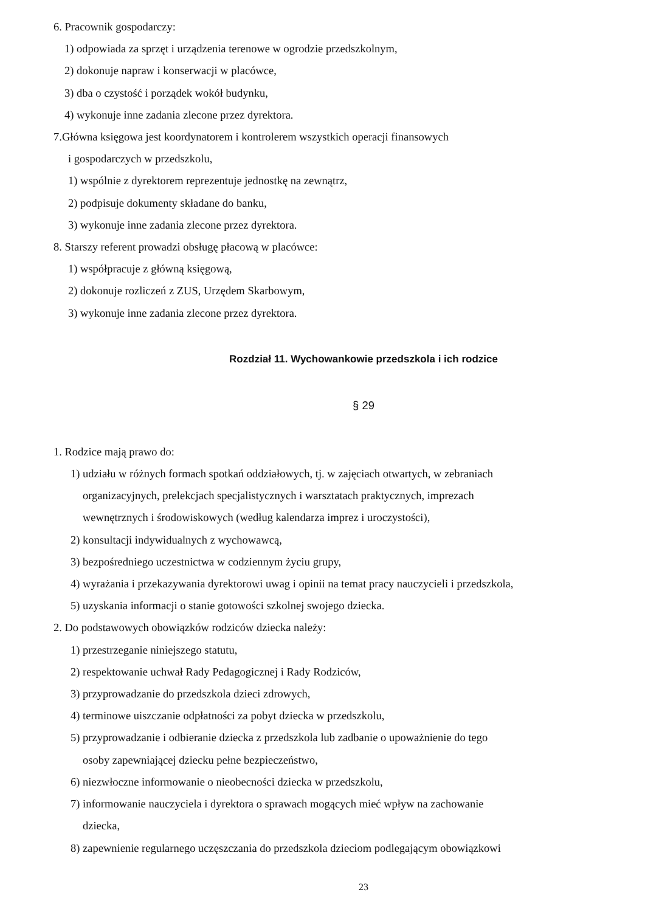6. Pracownik gospodarczy:
1) odpowiada za sprzęt i urządzenia terenowe w ogrodzie przedszkolnym,
2) dokonuje napraw i konserwacji w placówce,
3) dba o czystość i porządek wokół budynku,
4) wykonuje inne zadania zlecone przez dyrektora.
7.Główna księgowa jest koordynatorem i kontrolerem wszystkich operacji finansowych
i gospodarczych w przedszkolu,
1) wspólnie z dyrektorem reprezentuje jednostkę na zewnątrz,
2) podpisuje dokumenty składane do banku,
3) wykonuje inne zadania zlecone przez dyrektora.
8. Starszy referent prowadzi obsługę płacową w placówce:
1) współpracuje z główną księgową,
2) dokonuje rozliczeń z ZUS, Urzędem Skarbowym,
3) wykonuje inne zadania zlecone przez dyrektora.
Rozdział 11. Wychowankowie przedszkola i ich rodzice
§ 29
1. Rodzice mają prawo do:
1) udziału w różnych formach spotkań oddziałowych, tj. w zajęciach otwartych, w zebraniach
organizacyjnych, prelekcjach specjalistycznych i warsztatach praktycznych, imprezach
wewnętrznych i środowiskowych (według kalendarza imprez i uroczystości),
2) konsultacji indywidualnych z wychowawcą,
3) bezpośredniego uczestnictwa w codziennym życiu grupy,
4) wyrażania i przekazywania dyrektorowi uwag i opinii na temat pracy nauczycieli i przedszkola,
5) uzyskania informacji o stanie gotowości szkolnej swojego dziecka.
2. Do podstawowych obowiązków rodziców dziecka należy:
1) przestrzeganie niniejszego statutu,
2) respektowanie uchwał Rady Pedagogicznej i Rady Rodziców,
3) przyprowadzanie do przedszkola dzieci zdrowych,
4) terminowe uiszczanie odpłatności za pobyt dziecka w przedszkolu,
5) przyprowadzanie i odbieranie dziecka z przedszkola lub zadbanie o upoważnienie do tego
osoby zapewniającej dziecku pełne bezpieczeństwo,
6) niezwłoczne informowanie o nieobecności dziecka w przedszkolu,
7) informowanie nauczyciela i dyrektora o sprawach mogących mieć wpływ na zachowanie
dziecka,
8) zapewnienie regularnego uczęszczania do przedszkola dzieciom podlegającym obowiązkowi
23